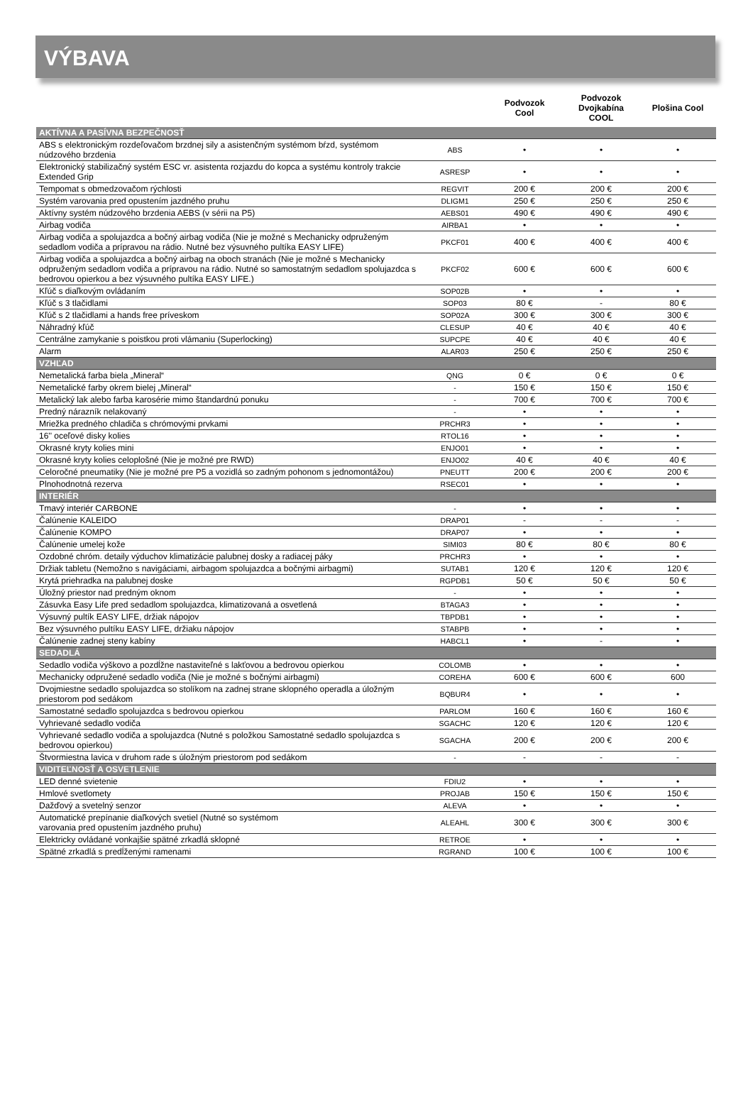VÝBAVA
| | | Podvozok Cool | Podvozok Dvojkabína COOL | Plošina Cool |
| --- | --- | --- | --- | --- |
| AKTÍVNA A PASÍVNA BEZPEČNOSŤ | | | | |
| ABS s elektronickým rozdeľovačom brzdnej sily a asistenčným systémom bŕzd, systémom núdzového brzdenia | ABS | • | • | • |
| Elektronický stabilizačný systém ESC vr. asistenta rozjazdu do kopca a systému kontroly trakcie Extended Grip | ASRESP | • | • | • |
| Tempomat s obmedzovačom rýchlosti | REGVIT | 200 € | 200 € | 200 € |
| Systém varovania pred opustením jazdného pruhu | DLIGM1 | 250 € | 250 € | 250 € |
| Aktívny systém núdzového brzdenia AEBS (v sérii na P5) | AEBS01 | 490 € | 490 € | 490 € |
| Airbag vodiča | AIRBA1 | • | • | • |
| Airbag vodiča a spolujazdca a bočný airbag vodiča (Nie je možné s Mechanicky odpruženým sedadlom vodiča a prípravou na rádio. Nutné bez výsuvného pultíka EASY LIFE) | PKCF01 | 400 € | 400 € | 400 € |
| Airbag vodiča a spolujazdca a bočný airbag na oboch stranách (Nie je možné s Mechanicky odpruženým sedadlom vodiča a prípravou na rádio. Nutné so samostatným sedadlom spolujazdca s bedrovou opierkou a bez výsuvného pultíka EASY LIFE.) | PKCF02 | 600 € | 600 € | 600 € |
| Kľúč s diaľkovým ovládaním | SOP02B | • | • | • |
| Kľúč s 3 tlačidlami | SOP03 | 80 € | - | 80 € |
| Kľúč s 2 tlačidlami a hands free príveskom | SOP02A | 300 € | 300 € | 300 € |
| Náhradný kľúč | CLESUP | 40 € | 40 € | 40 € |
| Centrálne zamykanie s poistkou proti vlámaniu (Superlocking) | SUPCPE | 40 € | 40 € | 40 € |
| Alarm | ALAR03 | 250 € | 250 € | 250 € |
| VZHĽAD | | | | |
| Nemetalická farba biela „Mineral“ | QNG | 0 € | 0 € | 0 € |
| Nemetalické farby okrem bielej „Mineral“ | - | 150 € | 150 € | 150 € |
| Metalický lak alebo farba karosérie mimo štandardnú ponuku | - | 700 € | 700 € | 700 € |
| Predný nárazník nelakovaný | - | • | • | • |
| Mriežka predného chladiča s chrómovými prvkami | PRCHR3 | • | • | • |
| 16'' oceľové disky kolies | RTOL16 | • | • | • |
| Okrasné kryty kolies mini | ENJO01 | • | • | • |
| Okrasné kryty kolies celoplošné (Nie je možné pre RWD) | ENJO02 | 40 € | 40 € | 40 € |
| Celoročné pneumatiky (Nie je možné pre P5 a vozidlá so zadným pohonom s jednomontážou) | PNEUTT | 200 € | 200 € | 200 € |
| Plnohodnotná rezerva | RSEC01 | • | • | • |
| INTERIÉR | | | | |
| Tmavý interiér CARBONE | - | • | • | • |
| Čalúnenie KALEIDO | DRAP01 | - | - | - |
| Čalúnenie KOMPO | DRAP07 | • | • | • |
| Čalúnenie umelej kože | SIMI03 | 80 € | 80 € | 80 € |
| Ozdobné chróm. detaily výduchov klimatizácie palubnej dosky a radiacej páky | PRCHR3 | • | • | • |
| Držiak tabletu (Nemožno s navigáciami, airbagom spolujazdca a bočnými airbagmi) | SUTAB1 | 120 € | 120 € | 120 € |
| Krytá priehradka na palubnej doske | RGPDB1 | 50 € | 50 € | 50 € |
| Úložný priestor nad predným oknom | - | • | • | • |
| Zásuvka Easy Life pred sedadlom spolujazdca, klimatizovaná a osvetlená | BTAGA3 | • | • | • |
| Výsuvný pultík EASY LIFE, držiak nápojov | TBPDB1 | • | • | • |
| Bez výsuvného pultíku EASY LIFE, držiaku nápojov | STABPB | • | • | • |
| Čalúnenie zadnej steny kabíny | HABCL1 | • | - | • |
| SEDADLÁ | | | | |
| Sedadlo vodiča výškovo a pozdĺžne nastaviteľné s lakťovou a bedrovou opierkou | COLOMB | • | • | • |
| Mechanicky odpružené sedadlo vodiča (Nie je možné s bočnými airbagmi) | COREHA | 600 € | 600 € | 600 |
| Dvojmiestne sedadlo spolujazdca so stolíkom na zadnej strane sklopného operadla a úložným priestorom pod sedákom | BQBUR4 | • | • | • |
| Samostatné sedadlo spolujazdca s bedrovou opierkou | PARLOM | 160 € | 160 € | 160 € |
| Vyhrievané sedadlo vodiča | SGACHC | 120 € | 120 € | 120 € |
| Vyhrievané sedadlo vodiča a spolujazdca (Nutné s položkou Samostatné sedadlo spolujazdca s bedrovou opierkou) | SGACHA | 200 € | 200 € | 200 € |
| Štvormiestna lavica v druhom rade s úložným priestorom pod sedákom | - | - | - | - |
| VIDITEĽNOSŤ A OSVETLENIE | | | | |
| LED denné svietenie | FDIU2 | • | • | • |
| Hmlové svetlomety | PROJAB | 150 € | 150 € | 150 € |
| Dažďový a svetelný senzor | ALEVA | • | • | • |
| Automatické prepínanie diaľkových svetiel (Nutné so systémom varovania pred opustením jazdného pruhu) | ALEAHL | 300 € | 300 € | 300 € |
| Elektricky ovládané vonkajšie spätné zrkadlá sklopné | RETROE | • | • | • |
| Spätné zrkadlá s predĺženými ramenami | RGRAND | 100 € | 100 € | 100 € |